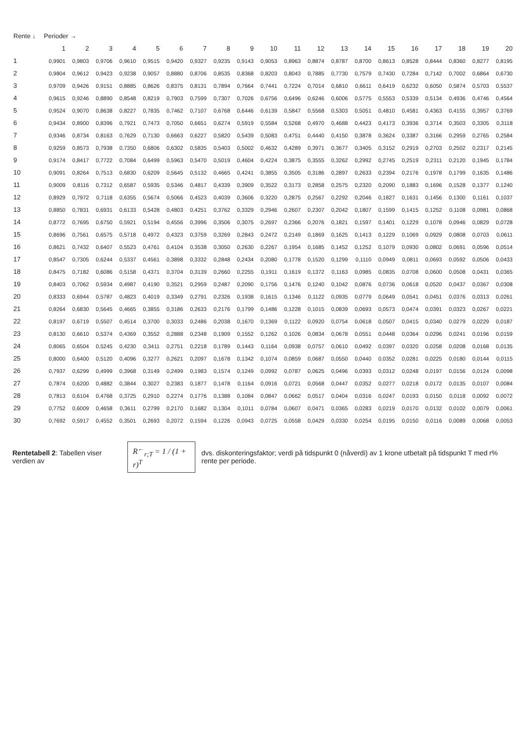| Rente ↓ | Perioder → | | | | | | | | | | | | | | | | | | | |
| --- | --- | --- | --- | --- | --- | --- | --- | --- | --- | --- | --- | --- | --- | --- | --- | --- | --- | --- | --- | --- |
| | 1 | 2 | 3 | 4 | 5 | 6 | 7 | 8 | 9 | 10 | 11 | 12 | 13 | 14 | 15 | 16 | 17 | 18 | 19 | 20 |
| 1 | 0,9901 | 0,9803 | 0,9706 | 0,9610 | 0,9515 | 0,9420 | 0,9327 | 0,9235 | 0,9143 | 0,9053 | 0,8963 | 0,8874 | 0,8787 | 0,8700 | 0,8613 | 0,8528 | 0,8444 | 0,8360 | 0,8277 | 0,8195 |
| 2 | 0,9804 | 0,9612 | 0,9423 | 0,9238 | 0,9057 | 0,8880 | 0,8706 | 0,8535 | 0,8368 | 0,8203 | 0,8043 | 0,7885 | 0,7730 | 0,7579 | 0,7430 | 0,7284 | 0,7142 | 0,7002 | 0,6864 | 0,6730 |
| 3 | 0,9709 | 0,9426 | 0,9151 | 0,8885 | 0,8626 | 0,8375 | 0,8131 | 0,7894 | 0,7664 | 0,7441 | 0,7224 | 0,7014 | 0,6810 | 0,6611 | 0,6419 | 0,6232 | 0,6050 | 0,5874 | 0,5703 | 0,5537 |
| 4 | 0,9615 | 0,9246 | 0,8890 | 0,8548 | 0,8219 | 0,7903 | 0,7599 | 0,7307 | 0,7026 | 0,6756 | 0,6496 | 0,6246 | 0,6006 | 0,5775 | 0,5553 | 0,5339 | 0,5134 | 0,4936 | 0,4746 | 0,4564 |
| 5 | 0,9524 | 0,9070 | 0,8638 | 0,8227 | 0,7835 | 0,7462 | 0,7107 | 0,6768 | 0,6446 | 0,6139 | 0,5847 | 0,5568 | 0,5303 | 0,5051 | 0,4810 | 0,4581 | 0,4363 | 0,4155 | 0,3957 | 0,3769 |
| 6 | 0,9434 | 0,8900 | 0,8396 | 0,7921 | 0,7473 | 0,7050 | 0,6651 | 0,6274 | 0,5919 | 0,5584 | 0,5268 | 0,4970 | 0,4688 | 0,4423 | 0,4173 | 0,3936 | 0,3714 | 0,3503 | 0,3305 | 0,3118 |
| 7 | 0,9346 | 0,8734 | 0,8163 | 0,7629 | 0,7130 | 0,6663 | 0,6227 | 0,5820 | 0,5439 | 0,5083 | 0,4751 | 0,4440 | 0,4150 | 0,3878 | 0,3624 | 0,3387 | 0,3166 | 0,2959 | 0,2765 | 0,2584 |
| 8 | 0,9259 | 0,8573 | 0,7938 | 0,7350 | 0,6806 | 0,6302 | 0,5835 | 0,5403 | 0,5002 | 0,4632 | 0,4289 | 0,3971 | 0,3677 | 0,3405 | 0,3152 | 0,2919 | 0,2703 | 0,2502 | 0,2317 | 0,2145 |
| 9 | 0,9174 | 0,8417 | 0,7722 | 0,7084 | 0,6499 | 0,5963 | 0,5470 | 0,5019 | 0,4604 | 0,4224 | 0,3875 | 0,3555 | 0,3262 | 0,2992 | 0,2745 | 0,2519 | 0,2311 | 0,2120 | 0,1945 | 0,1784 |
| 10 | 0,9091 | 0,8264 | 0,7513 | 0,6830 | 0,6209 | 0,5645 | 0,5132 | 0,4665 | 0,4241 | 0,3855 | 0,3505 | 0,3186 | 0,2897 | 0,2633 | 0,2394 | 0,2176 | 0,1978 | 0,1799 | 0,1635 | 0,1486 |
| 11 | 0,9009 | 0,8116 | 0,7312 | 0,6587 | 0,5935 | 0,5346 | 0,4817 | 0,4339 | 0,3909 | 0,3522 | 0,3173 | 0,2858 | 0,2575 | 0,2320 | 0,2090 | 0,1883 | 0,1696 | 0,1528 | 0,1377 | 0,1240 |
| 12 | 0,8929 | 0,7972 | 0,7118 | 0,6355 | 0,5674 | 0,5066 | 0,4523 | 0,4039 | 0,3606 | 0,3220 | 0,2875 | 0,2567 | 0,2292 | 0,2046 | 0,1827 | 0,1631 | 0,1456 | 0,1300 | 0,1161 | 0,1037 |
| 13 | 0,8850 | 0,7831 | 0,6931 | 0,6133 | 0,5428 | 0,4803 | 0,4251 | 0,3762 | 0,3329 | 0,2946 | 0,2607 | 0,2307 | 0,2042 | 0,1807 | 0,1599 | 0,1415 | 0,1252 | 0,1108 | 0,0981 | 0,0868 |
| 14 | 0,8772 | 0,7695 | 0,6750 | 0,5921 | 0,5194 | 0,4556 | 0,3996 | 0,3506 | 0,3075 | 0,2697 | 0,2366 | 0,2076 | 0,1821 | 0,1597 | 0,1401 | 0,1229 | 0,1078 | 0,0946 | 0,0829 | 0,0728 |
| 15 | 0,8696 | 0,7561 | 0,6575 | 0,5718 | 0,4972 | 0,4323 | 0,3759 | 0,3269 | 0,2843 | 0,2472 | 0,2149 | 0,1869 | 0,1625 | 0,1413 | 0,1229 | 0,1069 | 0,0929 | 0,0808 | 0,0703 | 0,0611 |
| 16 | 0,8621 | 0,7432 | 0,6407 | 0,5523 | 0,4761 | 0,4104 | 0,3538 | 0,3050 | 0,2630 | 0,2267 | 0,1954 | 0,1685 | 0,1452 | 0,1252 | 0,1079 | 0,0930 | 0,0802 | 0,0691 | 0,0596 | 0,0514 |
| 17 | 0,8547 | 0,7305 | 0,6244 | 0,5337 | 0,4561 | 0,3898 | 0,3332 | 0,2848 | 0,2434 | 0,2080 | 0,1778 | 0,1520 | 0,1299 | 0,1110 | 0,0949 | 0,0811 | 0,0693 | 0,0592 | 0,0506 | 0,0433 |
| 18 | 0,8475 | 0,7182 | 0,6086 | 0,5158 | 0,4371 | 0,3704 | 0,3139 | 0,2660 | 0,2255 | 0,1911 | 0,1619 | 0,1372 | 0,1163 | 0,0985 | 0,0835 | 0,0708 | 0,0600 | 0,0508 | 0,0431 | 0,0365 |
| 19 | 0,8403 | 0,7062 | 0,5934 | 0,4987 | 0,4190 | 0,3521 | 0,2959 | 0,2487 | 0,2090 | 0,1756 | 0,1476 | 0,1240 | 0,1042 | 0,0876 | 0,0736 | 0,0618 | 0,0520 | 0,0437 | 0,0367 | 0,0308 |
| 20 | 0,8333 | 0,6944 | 0,5787 | 0,4823 | 0,4019 | 0,3349 | 0,2791 | 0,2326 | 0,1938 | 0,1615 | 0,1346 | 0,1122 | 0,0935 | 0,0779 | 0,0649 | 0,0541 | 0,0451 | 0,0376 | 0,0313 | 0,0261 |
| 21 | 0,8264 | 0,6830 | 0,5645 | 0,4665 | 0,3855 | 0,3186 | 0,2633 | 0,2176 | 0,1799 | 0,1486 | 0,1228 | 0,1015 | 0,0839 | 0,0693 | 0,0573 | 0,0474 | 0,0391 | 0,0323 | 0,0267 | 0,0221 |
| 22 | 0,8197 | 0,6719 | 0,5507 | 0,4514 | 0,3700 | 0,3033 | 0,2486 | 0,2038 | 0,1670 | 0,1369 | 0,1122 | 0,0920 | 0,0754 | 0,0618 | 0,0507 | 0,0415 | 0,0340 | 0,0279 | 0,0229 | 0,0187 |
| 23 | 0,8130 | 0,6610 | 0,5374 | 0,4369 | 0,3552 | 0,2888 | 0,2348 | 0,1909 | 0,1552 | 0,1262 | 0,1026 | 0,0834 | 0,0678 | 0,0551 | 0,0448 | 0,0364 | 0,0296 | 0,0241 | 0,0196 | 0,0159 |
| 24 | 0,8065 | 0,6504 | 0,5245 | 0,4230 | 0,3411 | 0,2751 | 0,2218 | 0,1789 | 0,1443 | 0,1164 | 0,0938 | 0,0757 | 0,0610 | 0,0492 | 0,0397 | 0,0320 | 0,0258 | 0,0208 | 0,0168 | 0,0135 |
| 25 | 0,8000 | 0,6400 | 0,5120 | 0,4096 | 0,3277 | 0,2621 | 0,2097 | 0,1678 | 0,1342 | 0,1074 | 0,0859 | 0,0687 | 0,0550 | 0,0440 | 0,0352 | 0,0281 | 0,0225 | 0,0180 | 0,0144 | 0,0115 |
| 26 | 0,7937 | 0,6299 | 0,4999 | 0,3968 | 0,3149 | 0,2499 | 0,1983 | 0,1574 | 0,1249 | 0,0992 | 0,0787 | 0,0625 | 0,0496 | 0,0393 | 0,0312 | 0,0248 | 0,0197 | 0,0156 | 0,0124 | 0,0098 |
| 27 | 0,7874 | 0,6200 | 0,4882 | 0,3844 | 0,3027 | 0,2383 | 0,1877 | 0,1478 | 0,1164 | 0,0916 | 0,0721 | 0,0568 | 0,0447 | 0,0352 | 0,0277 | 0,0218 | 0,0172 | 0,0135 | 0,0107 | 0,0084 |
| 28 | 0,7813 | 0,6104 | 0,4768 | 0,3725 | 0,2910 | 0,2274 | 0,1776 | 0,1388 | 0,1084 | 0,0847 | 0,0662 | 0,0517 | 0,0404 | 0,0316 | 0,0247 | 0,0193 | 0,0150 | 0,0118 | 0,0092 | 0,0072 |
| 29 | 0,7752 | 0,6009 | 0,4658 | 0,3611 | 0,2799 | 0,2170 | 0,1682 | 0,1304 | 0,1011 | 0,0784 | 0,0607 | 0,0471 | 0,0365 | 0,0283 | 0,0219 | 0,0170 | 0,0132 | 0,0102 | 0,0079 | 0,0061 |
| 30 | 0,7692 | 0,5917 | 0,4552 | 0,3501 | 0,2693 | 0,2072 | 0,1594 | 0,1226 | 0,0943 | 0,0725 | 0,0558 | 0,0429 | 0,0330 | 0,0254 | 0,0195 | 0,0150 | 0,0116 | 0,0089 | 0,0068 | 0,0053 |
Rentetabell 2: Tabellen viser verdien av
R<sup>←</sup><sub>r;T</sub> = 1 / (1 + r)<sup>T</sup>
dvs. diskonteringsfaktor; verdi på tidspunkt 0 (nåverdi) av 1 krone utbetalt på tidspunkt T med r% rente per periode.